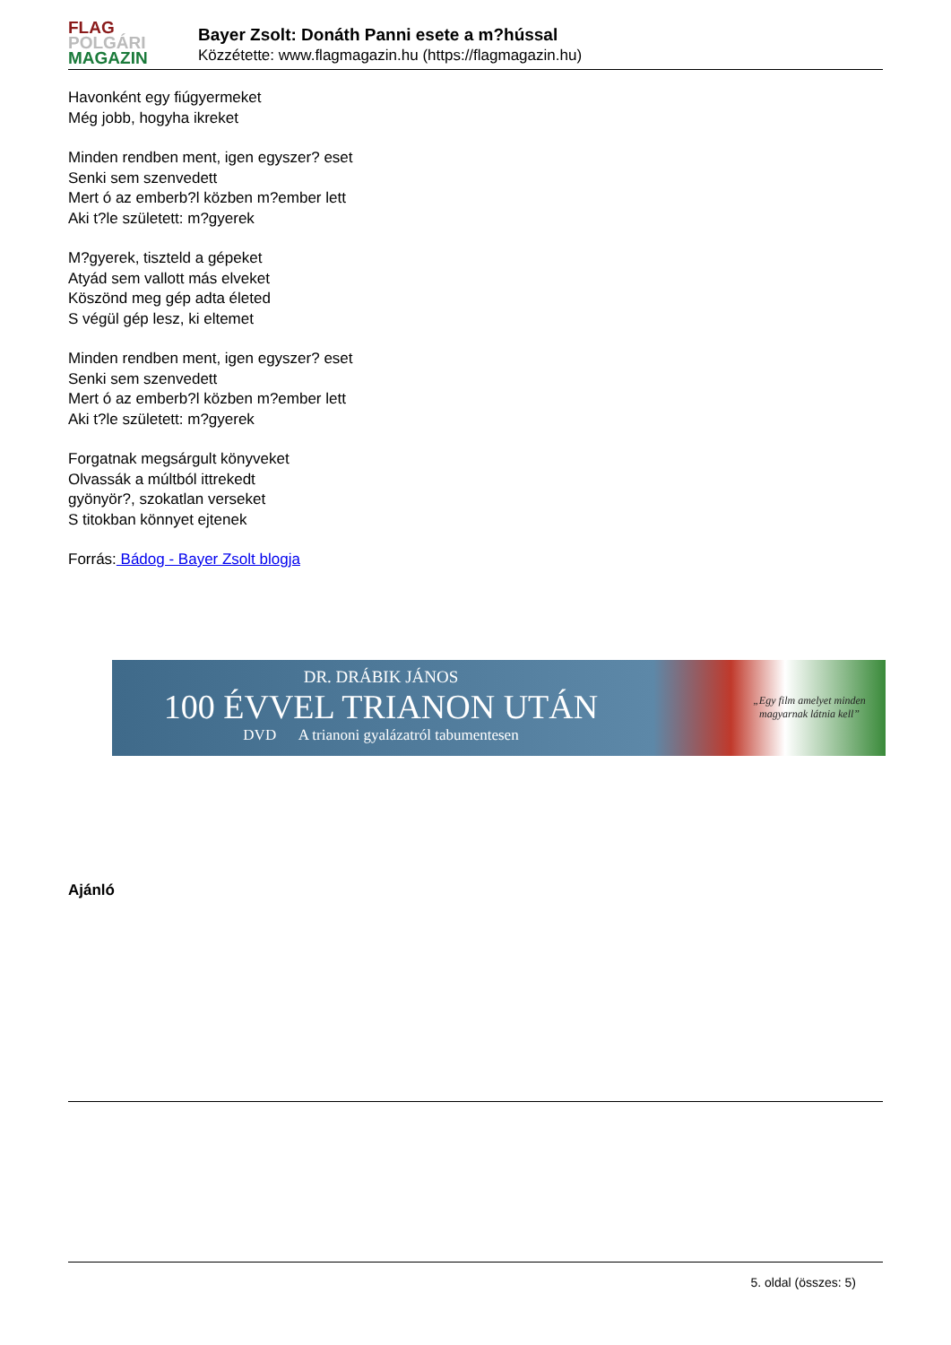FLAG
POLGÁRI
MAGAZIN
Bayer Zsolt: Donáth Panni esete a m?hússal
Közzétette: www.flagmagazin.hu (https://flagmagazin.hu)
Havonként egy fiúgyermeket
Még jobb, hogyha ikreket
Minden rendben ment, igen egyszer? eset
Senki sem szenvedett
Mert ó az emberb?l közben m?ember lett
Aki t?le született: m?gyerek
M?gyerek, tiszteld a gépeket
Atyád sem vallott más elveket
Köszönd meg gép adta életed
S végül gép lesz, ki eltemet
Minden rendben ment, igen egyszer? eset
Senki sem szenvedett
Mert ó az emberb?l közben m?ember lett
Aki t?le született: m?gyerek
Forgatnak megsárgult könyveket
Olvassák a múltból ittrekedt
gyönyör?, szokatlan verseket
S titokban könnyet ejtenek
Forrás: Bádog - Bayer Zsolt blogja
DR. DRÁBIK JÁNOS
100 ÉVVEL TRIANON UTÁN
DVD A trianoni gyalázatról tabumentesen
„Egy film amelyet minden magyarnak látnia kell”
Ajánló
5. oldal (összes: 5)